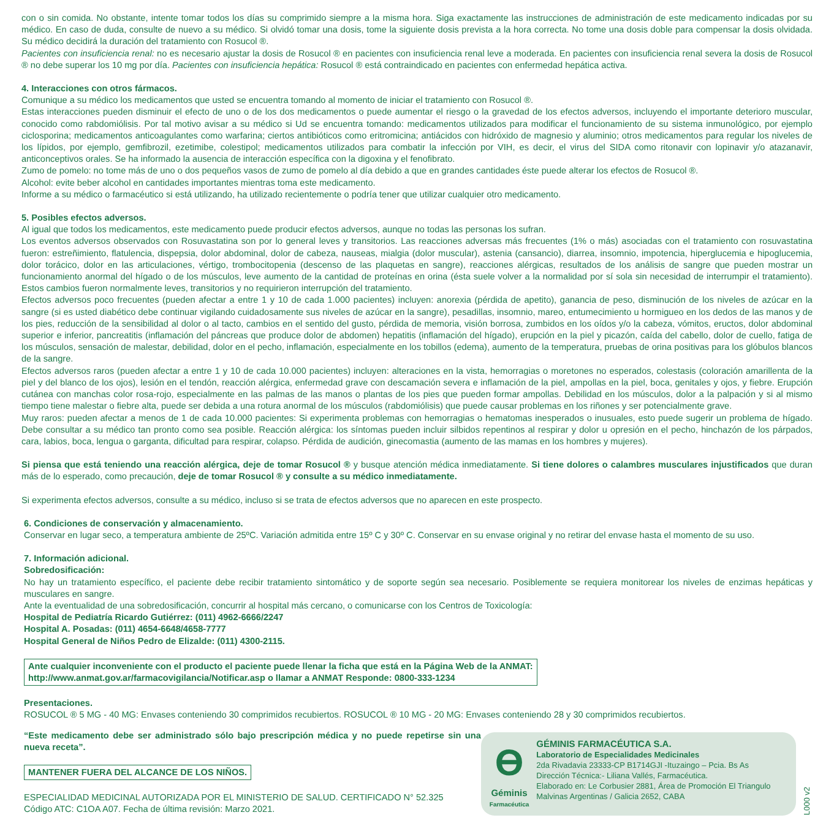con o sin comida. No obstante, intente tomar todos los días su comprimido siempre a la misma hora. Siga exactamente las instrucciones de administración de este medicamento indicadas por su médico. En caso de duda, consulte de nuevo a su médico. Si olvidó tomar una dosis, tome la siguiente dosis prevista a la hora correcta. No tome una dosis doble para compensar la dosis olvidada. Su médico decidirá la duración del tratamiento con Rosucol ®.
Pacientes con insuficiencia renal: no es necesario ajustar la dosis de Rosucol ® en pacientes con insuficiencia renal leve a moderada. En pacientes con insuficiencia renal severa la dosis de Rosucol ® no debe superar los 10 mg por día. Pacientes con insuficiencia hepática: Rosucol ® está contraindicado en pacientes con enfermedad hepática activa.
4. Interacciones con otros fármacos.
Comunique a su médico los medicamentos que usted se encuentra tomando al momento de iniciar el tratamiento con Rosucol ®.
Estas interacciones pueden disminuir el efecto de uno o de los dos medicamentos o puede aumentar el riesgo o la gravedad de los efectos adversos, incluyendo el importante deterioro muscular, conocido como rabdomiólisis. Por tal motivo avisar a su médico si Ud se encuentra tomando: medicamentos utilizados para modificar el funcionamiento de su sistema inmunológico, por ejemplo ciclosporina; medicamentos anticoagulantes como warfarina; ciertos antibióticos como eritromicina; antiácidos con hidróxido de magnesio y aluminio; otros medicamentos para regular los niveles de los lípidos, por ejemplo, gemfibrozil, ezetimibe, colestipol; medicamentos utilizados para combatir la infección por VIH, es decir, el virus del SIDA como ritonavir con lopinavir y/o atazanavir, anticonceptivos orales. Se ha informado la ausencia de interacción específica con la digoxina y el fenofibrato.
Zumo de pomelo: no tome más de uno o dos pequeños vasos de zumo de pomelo al día debido a que en grandes cantidades éste puede alterar los efectos de Rosucol ®.
Alcohol: evite beber alcohol en cantidades importantes mientras toma este medicamento.
Informe a su médico o farmacéutico si está utilizando, ha utilizado recientemente o podría tener que utilizar cualquier otro medicamento.
5. Posibles efectos adversos.
Al igual que todos los medicamentos, este medicamento puede producir efectos adversos, aunque no todas las personas los sufran.
Los eventos adversos observados con Rosuvastatina son por lo general leves y transitorios. Las reacciones adversas más frecuentes (1% o más) asociadas con el tratamiento con rosuvastatina fueron: estreñimiento, flatulencia, dispepsia, dolor abdominal, dolor de cabeza, nauseas, mialgia (dolor muscular), astenia (cansancio), diarrea, insomnio, impotencia, hiperglucemia e hipoglucemia, dolor torácico, dolor en las articulaciones, vértigo, trombocitopenia (descenso de las plaquetas en sangre), reacciones alérgicas, resultados de los análisis de sangre que pueden mostrar un funcionamiento anormal del hígado o de los músculos, leve aumento de la cantidad de proteínas en orina (ésta suele volver a la normalidad por sí sola sin necesidad de interrumpir el tratamiento). Estos cambios fueron normalmente leves, transitorios y no requirieron interrupción del tratamiento.
Efectos adversos poco frecuentes (pueden afectar a entre 1 y 10 de cada 1.000 pacientes) incluyen: anorexia (pérdida de apetito), ganancia de peso, disminución de los niveles de azúcar en la sangre (si es usted diabético debe continuar vigilando cuidadosamente sus niveles de azúcar en la sangre), pesadillas, insomnio, mareo, entumecimiento u hormigueo en los dedos de las manos y de los pies, reducción de la sensibilidad al dolor o al tacto, cambios en el sentido del gusto, pérdida de memoria, visión borrosa, zumbidos en los oídos y/o la cabeza, vómitos, eructos, dolor abdominal superior e inferior, pancreatitis (inflamación del páncreas que produce dolor de abdomen) hepatitis (inflamación del hígado), erupción en la piel y picazón, caída del cabello, dolor de cuello, fatiga de los músculos, sensación de malestar, debilidad, dolor en el pecho, inflamación, especialmente en los tobillos (edema), aumento de la temperatura, pruebas de orina positivas para los glóbulos blancos de la sangre.
Efectos adversos raros (pueden afectar a entre 1 y 10 de cada 10.000 pacientes) incluyen: alteraciones en la vista, hemorragias o moretones no esperados, colestasis (coloración amarillenta de la piel y del blanco de los ojos), lesión en el tendón, reacción alérgica, enfermedad grave con descamación severa e inflamación de la piel, ampollas en la piel, boca, genitales y ojos, y fiebre. Erupción cutánea con manchas color rosa-rojo, especialmente en las palmas de las manos o plantas de los pies que pueden formar ampollas. Debilidad en los músculos, dolor a la palpación y si al mismo tiempo tiene malestar o fiebre alta, puede ser debida a una rotura anormal de los músculos (rabdomiólisis) que puede causar problemas en los riñones y ser potencialmente grave.
Muy raros: pueden afectar a menos de 1 de cada 10.000 pacientes: Si experimenta problemas con hemorragias o hematomas inesperados o inusuales, esto puede sugerir un problema de hígado. Debe consultar a su médico tan pronto como sea posible. Reacción alérgica: los síntomas pueden incluir silbidos repentinos al respirar y dolor u opresión en el pecho, hinchazón de los párpados, cara, labios, boca, lengua o garganta, dificultad para respirar, colapso. Pérdida de audición, ginecomastia (aumento de las mamas en los hombres y mujeres).
Si piensa que está teniendo una reacción alérgica, deje de tomar Rosucol ® y busque atención médica inmediatamente. Si tiene dolores o calambres musculares injustifica­dos que duran más de lo esperado, como precaución, deje de tomar Rosucol ® y consulte a su médico inmediatamente.
Si experimenta efectos adversos, consulte a su médico, incluso si se trata de efectos adversos que no aparecen en este prospecto.
6. Condiciones de conservación y almacenamiento.
Conservar en lugar seco, a temperatura ambiente de 25ºC. Variación admitida entre 15º C y 30º C. Conservar en su envase original y no retirar del envase hasta el momento de su uso.
7. Información adicional.
Sobredosificación:
No hay un tratamiento específico, el paciente debe recibir tratamiento sintomático y de soporte según sea necesario. Posiblemente se requiera monitorear los niveles de enzimas hepáticas y musculares en sangre.
Ante la eventualidad de una sobredosificación, concurrir al hospital más cercano, o comunicarse con los Centros de Toxicología:
Hospital de Pediatría Ricardo Gutiérrez: (011) 4962-6666/2247
Hospital A. Posadas: (011) 4654-6648/4658-7777
Hospital General de Niños Pedro de Elizalde: (011) 4300-2115.
Ante cualquier inconveniente con el producto el paciente puede llenar la ficha que está en la Página Web de la ANMAT:
http://www.anmat.gov.ar/farmacovigilancia/Notificar.asp o llamar a ANMAT Responde: 0800-333-1234
Presentaciones.
ROSUCOL ® 5 MG - 40 MG: Envases conteniendo 30 comprimidos recubiertos. ROSUCOL ® 10 MG - 20 MG: Envases conteniendo 28 y 30 comprimidos recubiertos.
“Este medicamento debe ser administrado sólo bajo prescripción médica y no puede repetirse sin una nueva receta”.
MANTENER FUERA DEL ALCANCE DE LOS NIÑOS.
ESPECIALIDAD MEDICINAL AUTORIZADA POR EL MINISTERIO DE SALUD. CERTIFICADO N° 52.325
Código ATC: C1OA A07. Fecha de última revisión: Marzo 2021.
Ө
Géminis
Farmacéutica
GÉMINIS FARMACÉUTICA S.A.
Laboratorio de Especialidades Medicinales
2da Rivadavia 23333-CP B1714GJI -Ituzaingo – Pcia. Bs As
Dirección Técnica:- Liliana Vallés, Farmacéutica.
Elaborado en: Le Corbusier 2881, Área de Promoción El Triangulo Malvinas Argentinas / Galicia 2652, CABA
L000 v2